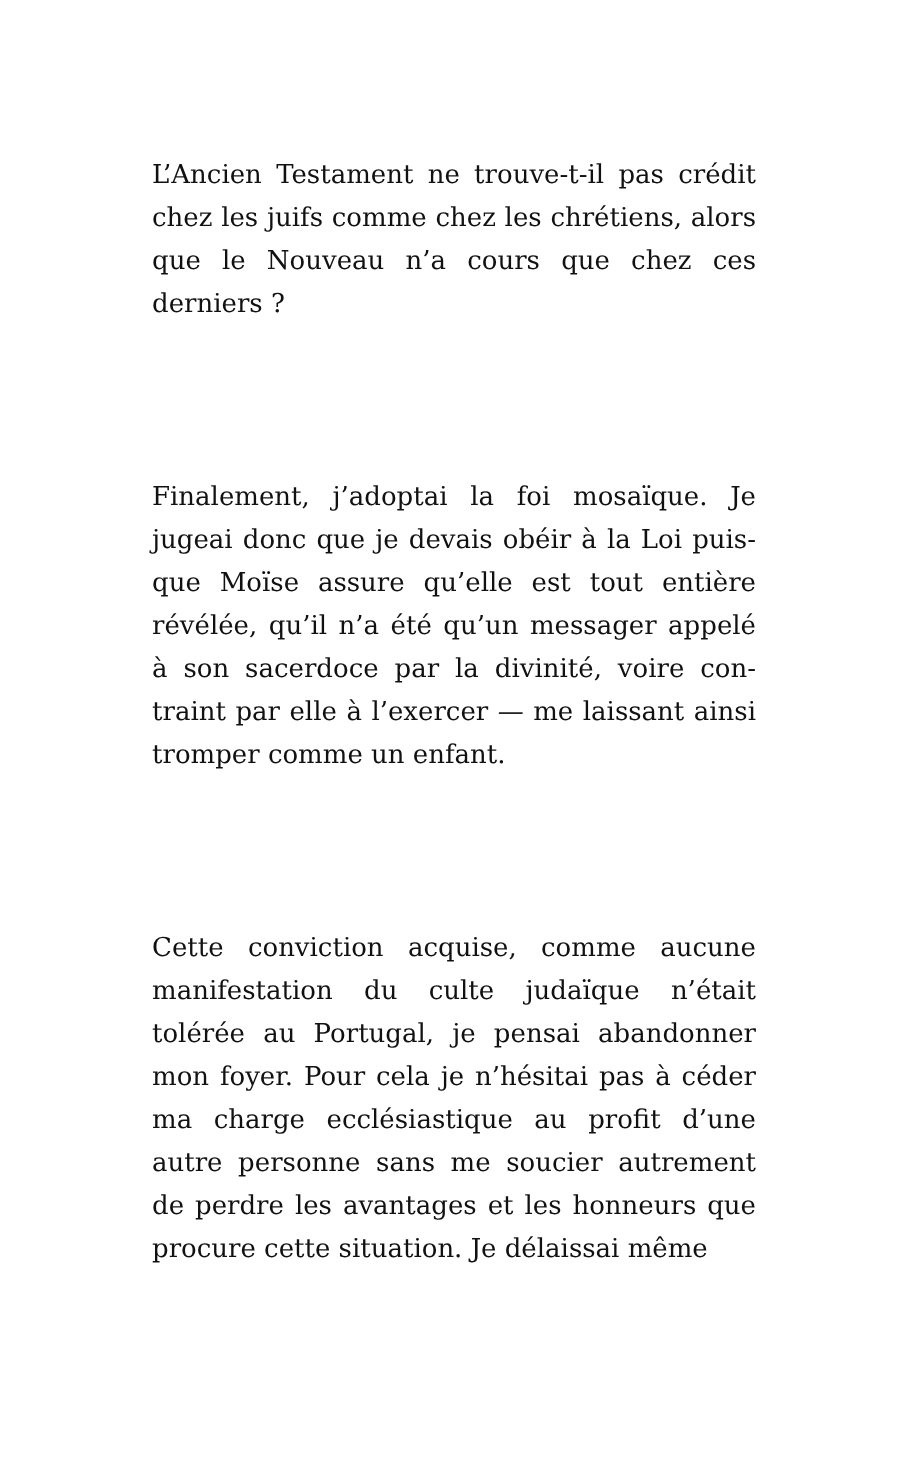L’Ancien Testament ne trouve-t-il pas crédit chez les juifs comme chez les chrétiens, alors que le Nouveau n’a cours que chez ces derniers ?
Finalement, j’adoptai la foi mosaïque. Je jugeai donc que je devais obéir à la Loi puis­que Moïse assure qu’elle est tout entière révélée, qu’il n’a été qu’un messager appelé à son sacerdoce par la divinité, voire con­traint par elle à l’exercer — me laissant ainsi tromper comme un enfant.
Cette conviction acquise, comme aucune manifestation du culte judaïque n’était tolérée au Portugal, je pensai abandonner mon foyer. Pour cela je n’hésitai pas à céder ma charge ecclésiastique au profit d’une autre personne sans me soucier autrement de perdre les avantages et les honneurs que procure cette situation. Je délaissai même